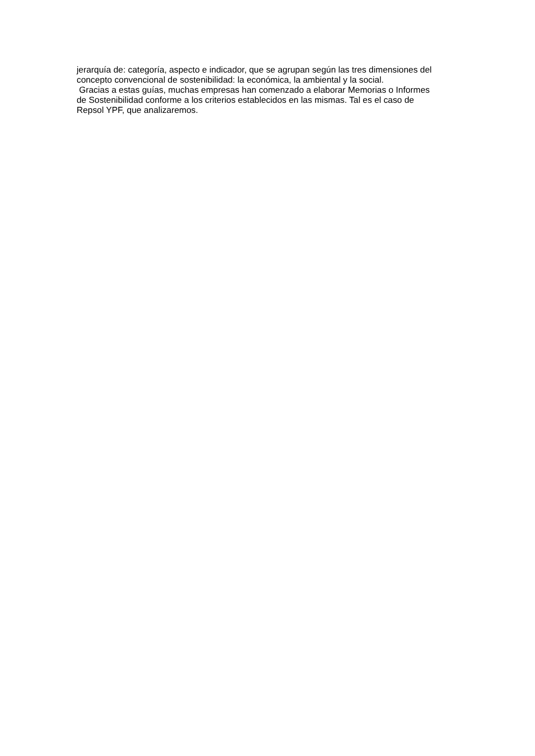jerarquía de: categoría, aspecto e indicador, que se agrupan según las tres dimensiones del
concepto convencional de sostenibilidad: la económica, la ambiental y la social.
Gracias a estas guías, muchas empresas han comenzado a elaborar Memorias o Informes
de Sostenibilidad conforme a los criterios establecidos en las mismas. Tal es el caso de
Repsol YPF, que analizaremos.